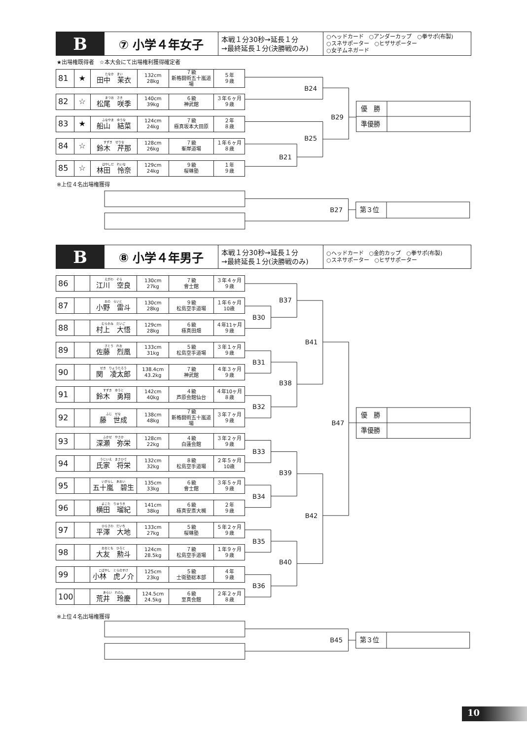| B | ⑦ 小学４年女子 | 本戦１分30秒→延長１分 →最終延長１分(決勝戦のみ) | ○ヘッドカード ○アンダーカップ ○拳サポ(布製) ○スネサポーター ○ヒザサポーター ○女子ムネガード |
★出場権既得者　☆本大会にて出場権利獲得確定者
| 81 | ★ | たなか まい 田中 茉衣 | 132cm 28kg | ７級 新格闘術五十嵐道場 | ５年 ９歳 |
| 82 | ☆ | まつお さき 松尾 咲季 | 140cm 39kg | ６級 神武館 | ３年６ヶ月 ９歳 |
| 83 | ★ | ふなやま ゆうな 船山 結菜 | 124cm 24kg | ７級 極真坂本大田原 | ２年 ８歳 |
| 84 | ☆ | すずき せりな 鈴木 芹那 | 128cm 26kg | ７級 峯岸道場 | １年６ヶ月 ８歳 |
| 85 | ☆ | はやしだ れいな 林田 怜奈 | 129cm 24kg | ９級 桜琳塾 | １年 ９歳 |
B24
B29
B25
B21
優　勝
準優勝
※上位４名出場権獲得
B27
第３位
| B | ⑧ 小学４年男子 | 本戦１分30秒→延長１分 →最終延長１分(決勝戦のみ) | ○ヘッドカード ○金的カップ ○拳サポ(布製) ○スネサポーター ○ヒザサポーター |
| 86 | | えがわ そら 江川 空良 | 130cm 27kg | ７級 會士館 | ３年４ヶ月 ９歳 |
| 87 | | おの らいと 小野 雷斗 | 130cm 28kg | ９級 松島空手道場 | １年６ヶ月 10歳 |
| 88 | | むらかみ だいご 村上 大悟 | 129cm 28kg | ６級 極真田畑 | ４年11ヶ月 ９歳 |
| 89 | | さとう れお 佐藤 烈凰 | 133cm 31kg | ５級 松島空手道場 | ３年１ヶ月 ９歳 |
| 90 | | せき りょうたろう 関 凌太郎 | 138.4cm 43.2kg | ７級 神武館 | ４年３ヶ月 ９歳 |
| 91 | | すずき ゆうと 鈴木 勇翔 | 142cm 40kg | ４級 芦原会館仙台 | ４年10ヶ月 ８歳 |
| 92 | | ふじ せな 藤 世成 | 138cm 48kg | ７級 新格闘術五十嵐道場 | ３年７ヶ月 ９歳 |
| 93 | | ふかせ やさか 深瀬 弥栄 | 128cm 22kg | ４級 白蓮会館 | ３年２ヶ月 ９歳 |
| 94 | | うじいえ まさひで 氏家 将栄 | 132cm 32kg | ８級 松島空手道場 | ２年５ヶ月 10歳 |
| 95 | | いがらし あおい 五十嵐 碧生 | 135cm 33kg | ６級 會士館 | ３年５ヶ月 ９歳 |
| 96 | | よこた りゅうき 横田 瑠紀 | 141cm 38kg | ６級 極真安斎大槻 | ２年 ９歳 |
| 97 | | ひらさわ だいち 平澤 大地 | 133cm 27kg | ５級 桜琳塾 | ５年２ヶ月 ９歳 |
| 98 | | おおとも ひろと 大友 勲斗 | 124cm 28.5kg | ７級 松島空手道場 | １年９ヶ月 ９歳 |
| 99 | | こばやし とらのすけ 小林 虎ノ介 | 125cm 23kg | ５級 士衛塾総本部 | ４年 ９歳 |
| 100 | | あらい れのん 荒井 玲慶 | 124.5cm 24.5kg | ６級 至真会館 | ２年２ヶ月 ８歳 |
B37
B30
B41
B31
B38
B32
B47
B33
B39
B34
B42
B35
B40
B36
優　勝
準優勝
※上位４名出場権獲得
B45
第３位
10